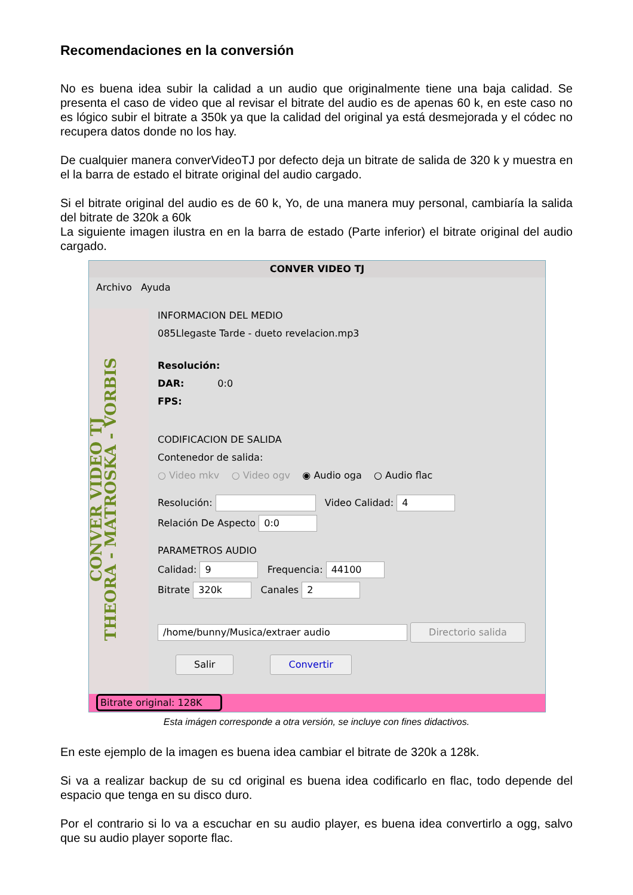Recomendaciones en la conversión
No es buena idea subir la calidad a un audio que originalmente tiene una baja calidad. Se presenta el caso de video que al revisar el bitrate del audio es de apenas 60 k, en este caso no es lógico subir el bitrate a 350k ya que la calidad del original ya está desmejorada y el códec no recupera datos donde no los hay.
De cualquier manera converVideoTJ por defecto deja un bitrate de salida de 320 k y muestra en el la barra de estado el bitrate original del audio cargado.
Si el bitrate original del audio es de 60 k, Yo, de una manera muy personal, cambiaría la salida del bitrate de 320k a 60k
La siguiente imagen ilustra en en la barra de estado (Parte inferior) el bitrate original del audio cargado.
CONVER VIDEO TJ
Archivo Ayuda
CONVER VIDEO TJ
THEORA - MATROSKA - VORBIS
INFORMACION DEL MEDIO
085Llegaste Tarde - dueto revelacion.mp3
Resolución:
DAR: 0:0
FPS:
CODIFICACION DE SALIDA
Contenedor de salida:
○ Video mkv ○ Video ogv ◉ Audio oga ○ Audio flac
Resolución: Video Calidad: 4
Relación De Aspecto 0:0
PARAMETROS AUDIO
Calidad: 9 Frequencia: 44100
Bitrate 320k Canales 2
/home/bunny/Musica/extraer audio Directorio salida
Salir Convertir
Bitrate original: 128K
Esta imágen corresponde a otra versión, se incluye con fines didactivos.
En este ejemplo de la imagen es buena idea cambiar el bitrate de 320k a 128k.
Si va a realizar backup de su cd original es buena idea codificarlo en flac, todo depende del espacio que tenga en su disco duro.
Por el contrario si lo va a escuchar en su audio player, es buena idea convertirlo a ogg, salvo que su audio player soporte flac.